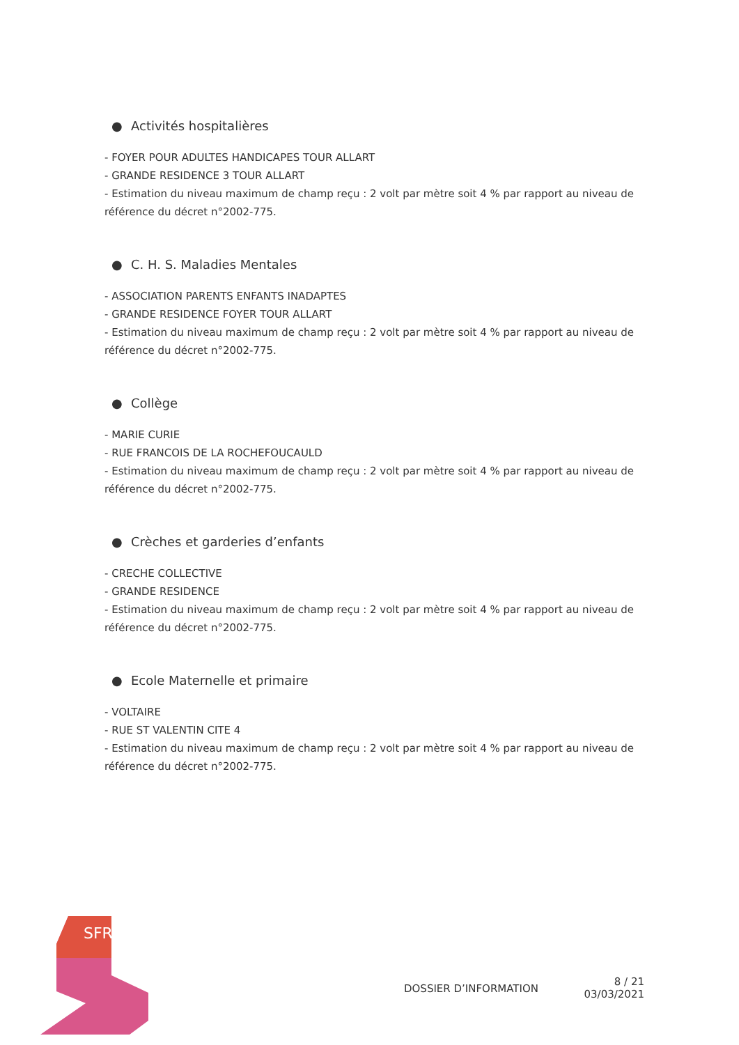● Activités hospitalières
- FOYER POUR ADULTES HANDICAPES TOUR ALLART
- GRANDE RESIDENCE 3 TOUR ALLART
- Estimation du niveau maximum de champ reçu : 2 volt par mètre soit 4 % par rapport au niveau de référence du décret n°2002-775.
● C. H. S. Maladies Mentales
- ASSOCIATION PARENTS ENFANTS INADAPTES
- GRANDE RESIDENCE FOYER TOUR ALLART
- Estimation du niveau maximum de champ reçu : 2 volt par mètre soit 4 % par rapport au niveau de référence du décret n°2002-775.
● Collège
- MARIE CURIE
- RUE FRANCOIS DE LA ROCHEFOUCAULD
- Estimation du niveau maximum de champ reçu : 2 volt par mètre soit 4 % par rapport au niveau de référence du décret n°2002-775.
● Crèches et garderies d’enfants
- CRECHE COLLECTIVE
- GRANDE RESIDENCE
- Estimation du niveau maximum de champ reçu : 2 volt par mètre soit 4 % par rapport au niveau de référence du décret n°2002-775.
● Ecole Maternelle et primaire
- VOLTAIRE
- RUE ST VALENTIN CITE 4
- Estimation du niveau maximum de champ reçu : 2 volt par mètre soit 4 % par rapport au niveau de référence du décret n°2002-775.
SFR
DOSSIER D’INFORMATION
8 / 21
03/03/2021